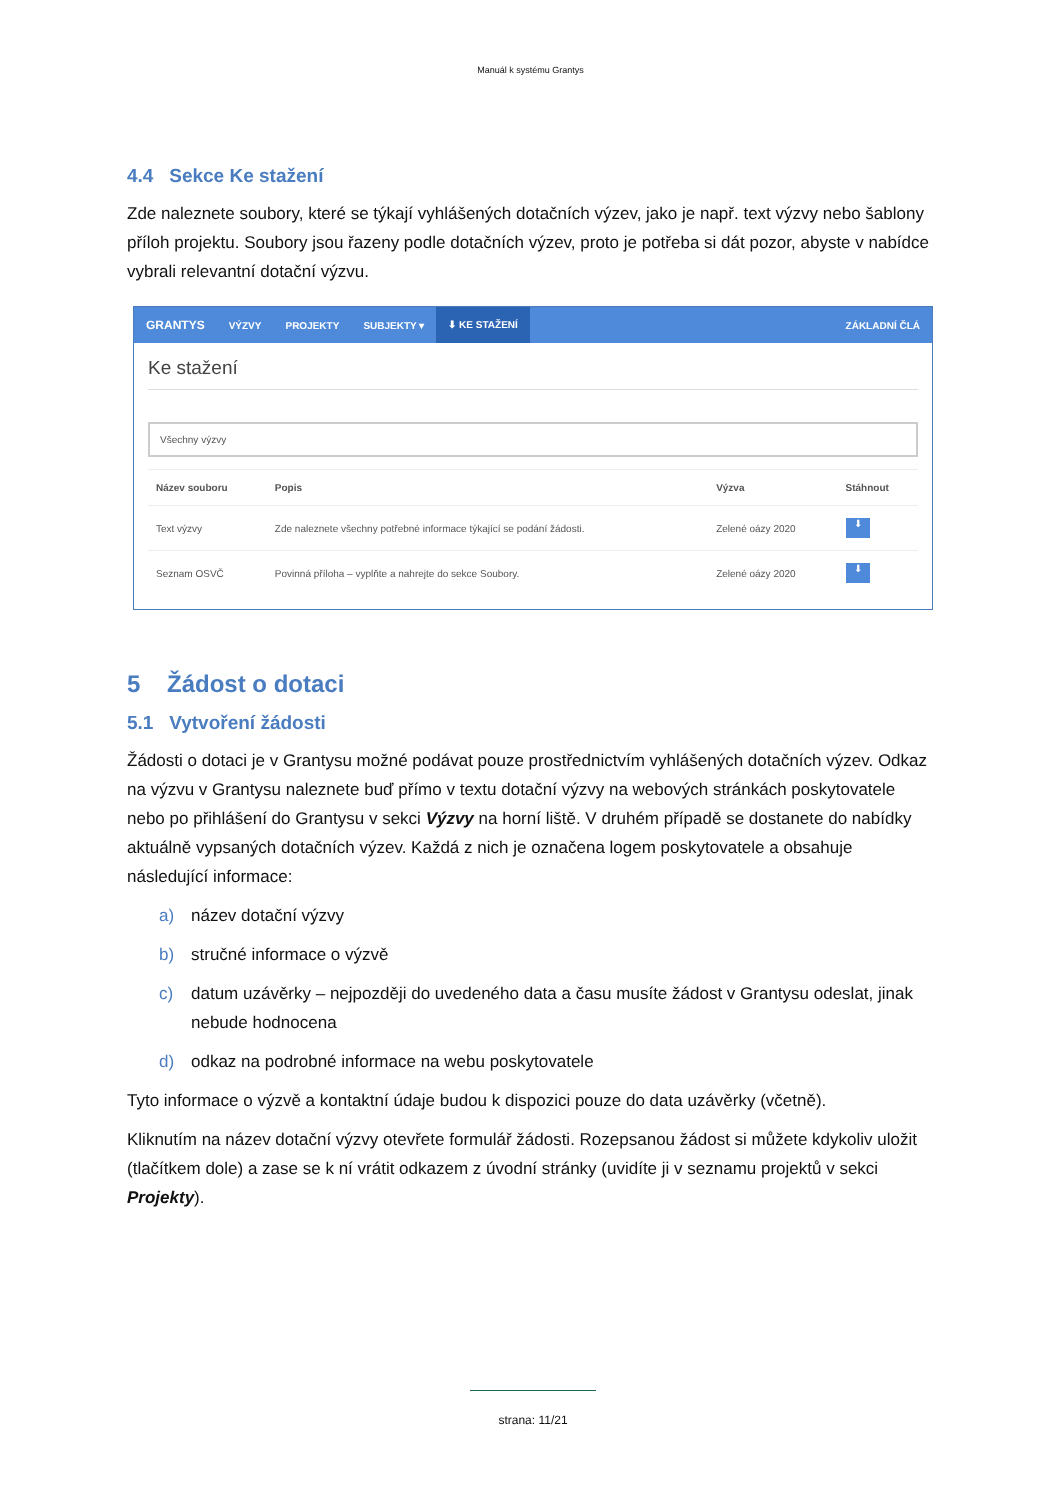Manuál k systému Grantys
4.4 Sekce Ke stažení
Zde naleznete soubory, které se týkají vyhlášených dotačních výzev, jako je např. text výzvy nebo šablony příloh projektu. Soubory jsou řazeny podle dotačních výzev, proto je potřeba si dát pozor, abyste v nabídce vybrali relevantní dotační výzvu.
GRANTYS VÝZVY PROJEKTY SUBJEKTY ▾ ⬇ KE STAŽENÍ ZÁKLADNÍ ČLÁ
Ke stažení
Všechny výzvy
| Název souboru | Popis | Výzva | Stáhnout |
| --- | --- | --- | --- |
| Text výzvy | Zde naleznete všechny potřebné informace týkající se podání žádosti. | Zelené oázy 2020 | ⬇ |
| Seznam OSVČ | Povinná příloha – vyplňte a nahrejte do sekce Soubory. | Zelené oázy 2020 | ⬇ |
5 Žádost o dotaci
5.1 Vytvoření žádosti
Žádosti o dotaci je v Grantysu možné podávat pouze prostřednictvím vyhlášených dotačních výzev. Odkaz na výzvu v Grantysu naleznete buď přímo v textu dotační výzvy na webových stránkách poskytovatele nebo po přihlášení do Grantysu v sekci Výzvy na horní liště. V druhém případě se dostanete do nabídky aktuálně vypsaných dotačních výzev. Každá z nich je označena logem poskytovatele a obsahuje následující informace:
a) název dotační výzvy
b) stručné informace o výzvě
c) datum uzávěrky – nejpozději do uvedeného data a času musíte žádost v Grantysu odeslat, jinak nebude hodnocena
d) odkaz na podrobné informace na webu poskytovatele
Tyto informace o výzvě a kontaktní údaje budou k dispozici pouze do data uzávěrky (včetně).
Kliknutím na název dotační výzvy otevřete formulář žádosti. Rozepsanou žádost si můžete kdykoliv uložit (tlačítkem dole) a zase se k ní vrátit odkazem z úvodní stránky (uvidíte ji v seznamu projektů v sekci Projekty).
strana: 11/21